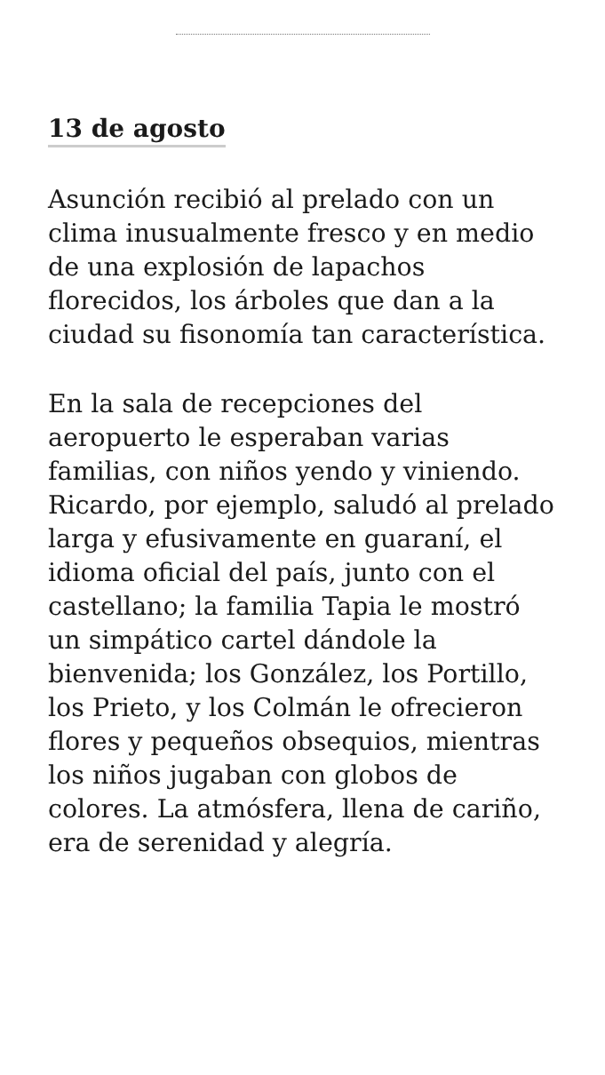13 de agosto
Asunción recibió al prelado con un clima inusualmente fresco y en medio de una explosión de lapachos florecidos, los árboles que dan a la ciudad su fisonomía tan característica.
En la sala de recepciones del aeropuerto le esperaban varias familias, con niños yendo y viniendo. Ricardo, por ejemplo, saludó al prelado larga y efusivamente en guaraní, el idioma oficial del país, junto con el castellano; la familia Tapia le mostró un simpático cartel dándole la bienvenida; los González, los Portillo, los Prieto, y los Colmán le ofrecieron flores y pequeños obsequios, mientras los niños jugaban con globos de colores. La atmósfera, llena de cariño, era de serenidad y alegría.